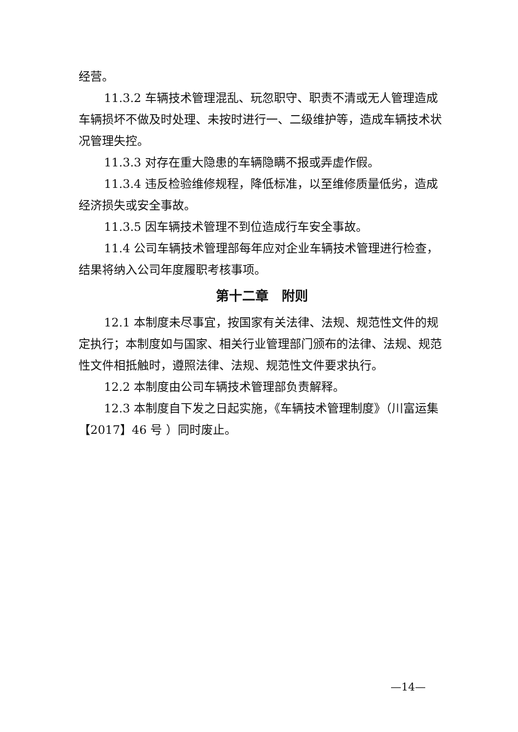经营。
11.3.2 车辆技术管理混乱、玩忽职守、职责不清或无人管理造成车辆损坏不做及时处理、未按时进行一、二级维护等，造成车辆技术状况管理失控。
11.3.3 对存在重大隐患的车辆隐瞒不报或弄虚作假。
11.3.4 违反检验维修规程，降低标准，以至维修质量低劣，造成经济损失或安全事故。
11.3.5 因车辆技术管理不到位造成行车安全事故。
11.4 公司车辆技术管理部每年应对企业车辆技术管理进行检查，结果将纳入公司年度履职考核事项。
第十二章　附则
12.1 本制度未尽事宜，按国家有关法律、法规、规范性文件的规定执行；本制度如与国家、相关行业管理部门颁布的法律、法规、规范性文件相抵触时，遵照法律、法规、规范性文件要求执行。
12.2 本制度由公司车辆技术管理部负责解释。
12.3 本制度自下发之日起实施，《车辆技术管理制度》（川富运集【2017】46 号 ）同时废止。
—14—